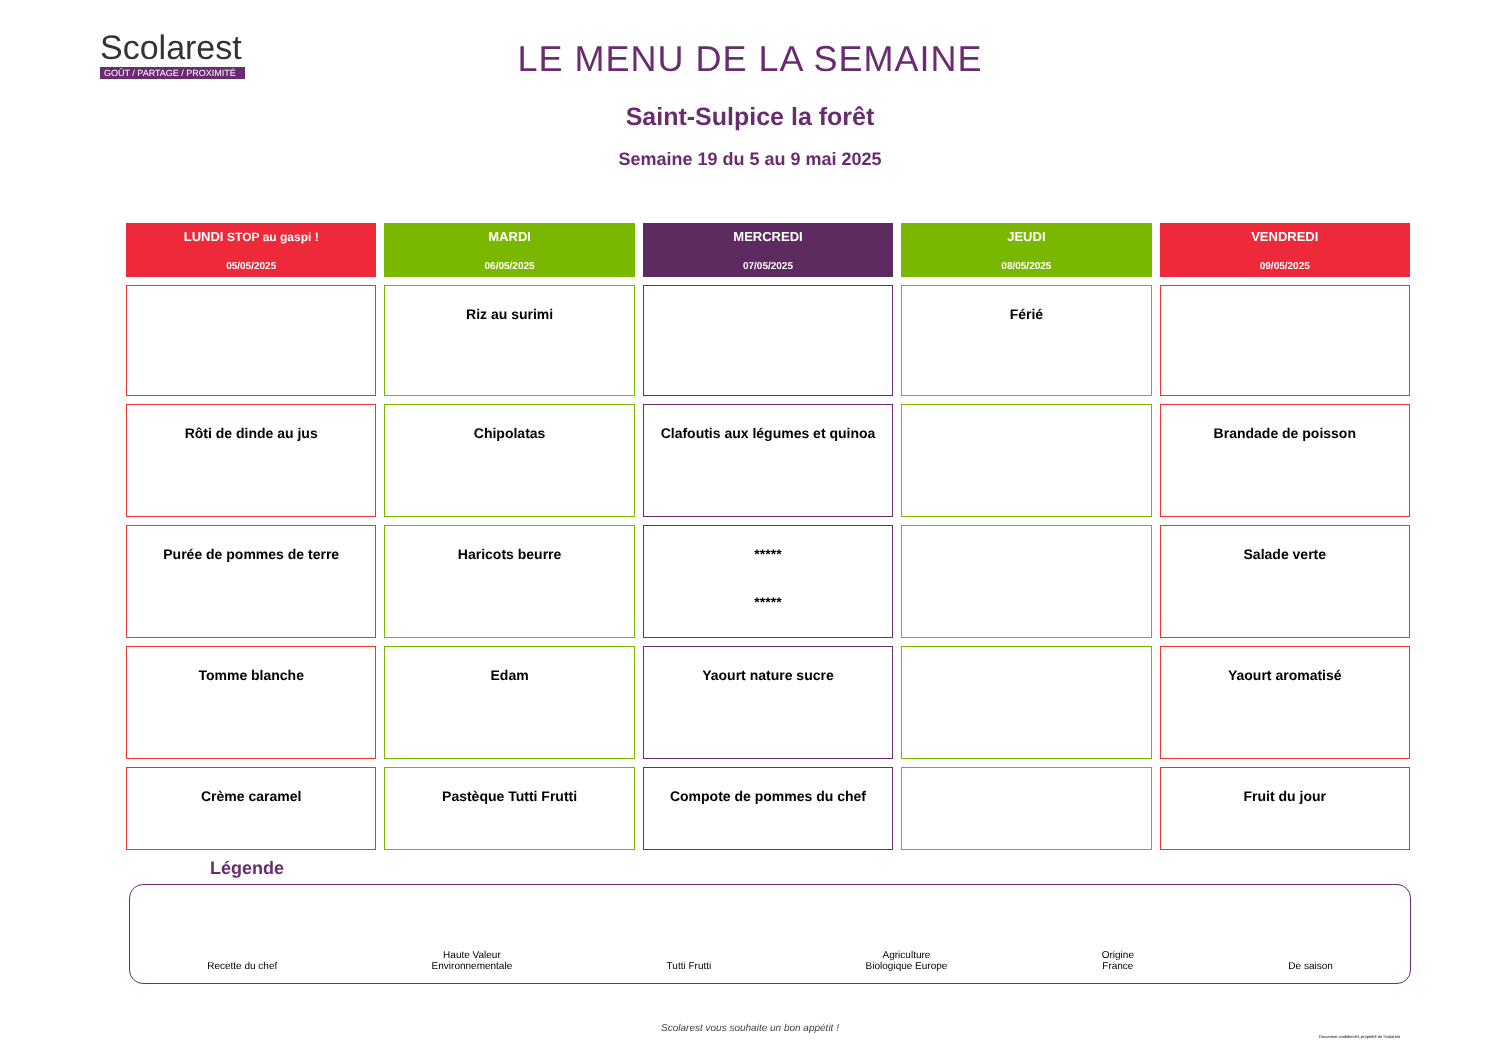Scolarest
GOÛT / PARTAGE / PROXIMITÉ
LE MENU DE LA SEMAINE
Saint-Sulpice la forêt
Semaine 19 du 5 au 9 mai 2025
| LUNDI STOP au gaspi ! 05/05/2025 | MARDI 06/05/2025 | MERCREDI 07/05/2025 | JEUDI 08/05/2025 | VENDREDI 09/05/2025 |
| --- | --- | --- | --- | --- |
| | Riz au surimi | | Férié | |
| Rôti de dinde au jus | Chipolatas | Clafoutis aux légumes et quinoa | | Brandade de poisson |
| Purée de pommes de terre | Haricots beurre | ***** ***** | | Salade verte |
| Tomme blanche | Edam | Yaourt nature sucre | | Yaourt aromatisé |
| Crème caramel | Pastèque Tutti Frutti | Compote de pommes du chef | | Fruit du jour |
Légende
Recette du chef
Haute Valeur
Environnementale
Tutti Frutti
Agriculture
Biologique Europe
Origine
France
De saison
Scolarest vous souhaite un bon appétit !
Document confidentiel, propriété de Scolarest